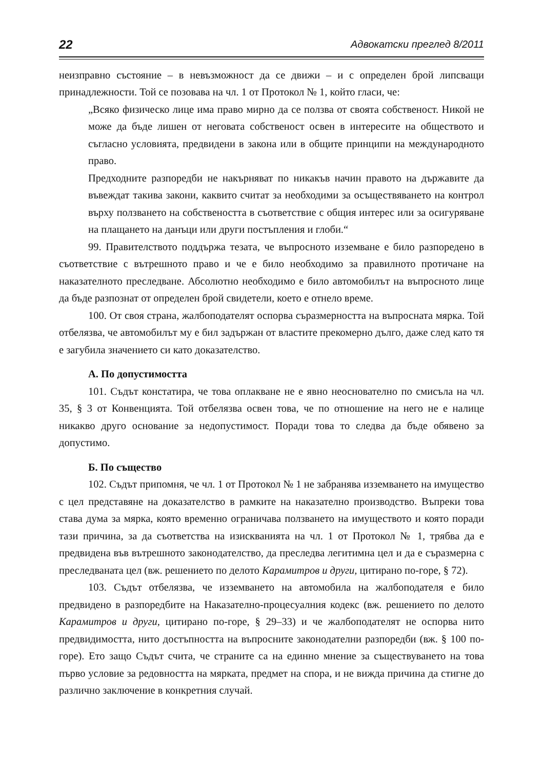22 Адвокатски преглед 8/2011
неизправно състояние – в невъзможност да се движи – и с определен брой липсващи принадлежности. Той се позовава на чл. 1 от Протокол № 1, който гласи, че:
„Всяко физическо лице има право мирно да се ползва от своята собственост. Никой не може да бъде лишен от неговата собственост освен в интересите на обществото и съгласно условията, предвидени в закона или в общите принципи на международното право.
Предходните разпоредби не накърняват по никакъв начин правото на държавите да въвеждат такива закони, каквито считат за необходими за осъществяването на контрол върху ползването на собствеността в съответствие с общия интерес или за осигуряване на плащането на данъци или други постъпления и глоби.“
99. Правителството поддържа тезата, че въпросното изземване е било разпоредено в съответствие с вътрешното право и че е било необходимо за правилното протичане на наказателното преследване. Абсолютно необходимо е било автомобилът на въпросното лице да бъде разпознат от определен брой свидетели, което е отнело време.
100. От своя страна, жалбоподателят оспорва съразмерността на въпросната мярка. Той отбелязва, че автомобилът му е бил задържан от властите прекомерно дълго, даже след като тя е загубила значението си като доказателство.
А. По допустимостта
101. Съдът констатира, че това оплакване не е явно неоснователно по смисъла на чл. 35, § 3 от Конвенцията. Той отбелязва освен това, че по отношение на него не е налице никакво друго основание за недопустимост. Поради това то следва да бъде обявено за допустимо.
Б. По същество
102. Съдът припомня, че чл. 1 от Протокол № 1 не забранява изземването на имущество с цел представяне на доказателство в рамките на наказателно производство. Въпреки това става дума за мярка, която временно ограничава ползването на имуществото и която поради тази причина, за да съответства на изискванията на чл. 1 от Протокол № 1, трябва да е предвидена във вътрешното законодателство, да преследва легитимна цел и да е съразмерна с преследваната цел (вж. решението по делото Карамитров и други, цитирано по-горе, § 72).
103. Съдът отбелязва, че изземването на автомобила на жалбоподателя е било предвидено в разпоредбите на Наказателно-процесуалния кодекс (вж. решението по делото Карамитров и други, цитирано по-горе, § 29–33) и че жалбоподателят не оспорва нито предвидимостта, нито достъпността на въпросните законодателни разпоредби (вж. § 100 по-горе). Ето защо Съдът счита, че страните са на единно мнение за съществуването на това първо условие за редовността на мярката, предмет на спора, и не вижда причина да стигне до различно заключение в конкретния случай.